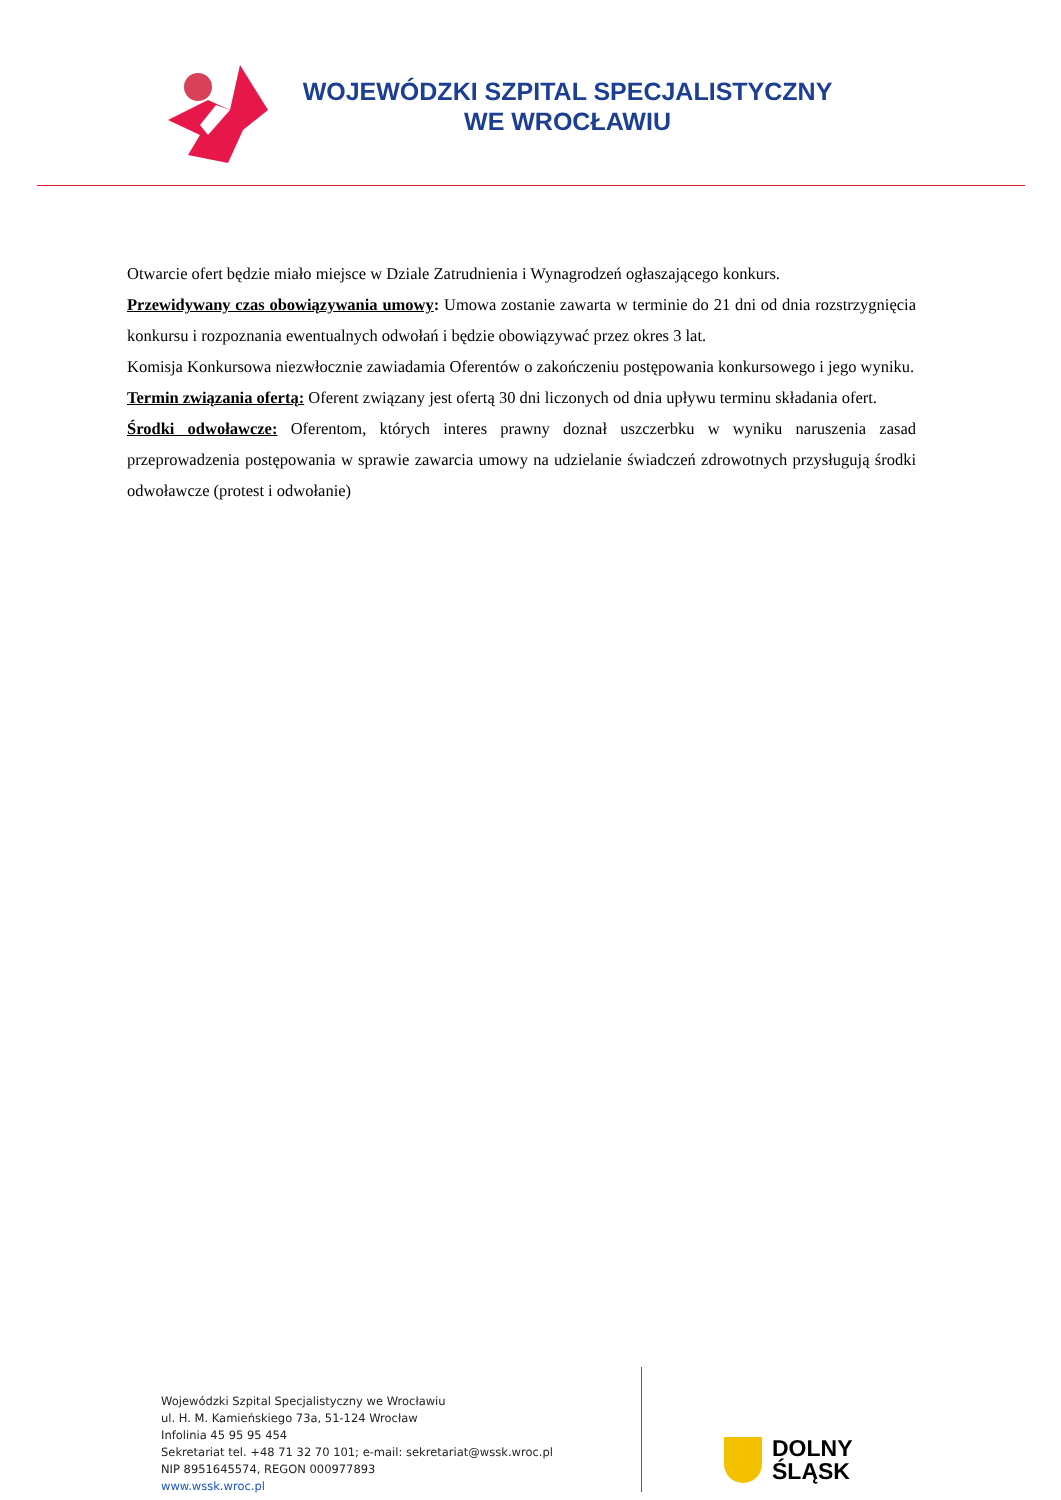WOJEWÓDZKI SZPITAL SPECJALISTYCZNY
WE WROCŁAWIU
Otwarcie ofert będzie miało miejsce w Dziale Zatrudnienia i Wynagrodzeń ogłaszającego konkurs.
Przewidywany czas obowiązywania umowy: Umowa zostanie zawarta w terminie do 21 dni od dnia rozstrzygnięcia konkursu i rozpoznania ewentualnych odwołań i będzie obowiązywać przez okres 3 lat.
Komisja Konkursowa niezwłocznie zawiadamia Oferentów o zakończeniu postępowania konkursowego i jego wyniku.
Termin związania ofertą: Oferent związany jest ofertą 30 dni liczonych od dnia upływu terminu składania ofert.
Środki odwoławcze: Oferentom, których interes prawny doznał uszczerbku w wyniku naruszenia zasad przeprowadzenia postępowania w sprawie zawarcia umowy na udzielanie świadczeń zdrowotnych przysługują środki odwoławcze (protest i odwołanie)
Wojewódzki Szpital Specjalistyczny we Wrocławiu
ul. H. M. Kamieńskiego 73a, 51-124 Wrocław
Infolinia 45 95 95 454
Sekretariat tel. +48 71 32 70 101; e-mail: sekretariat@wssk.wroc.pl
NIP 8951645574, REGON 000977893
www.wssk.wroc.pl
DOLNY
ŚLĄSK